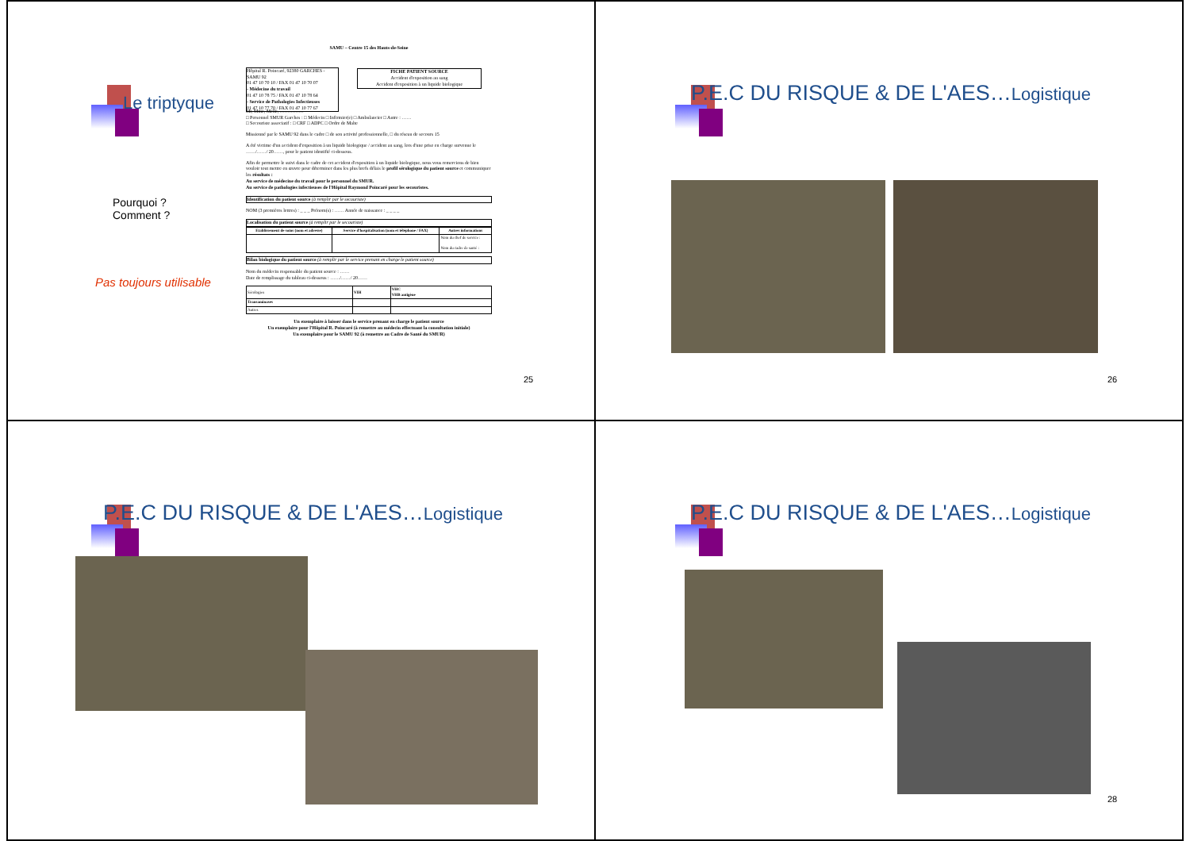Le triptyque
Pourquoi ?
Comment ?
Pas toujours utilisable
SAMU – Centre 15 des Hauts-de-Seine
Hôpital R. Poincaré, 92380 GARCHES - SAMU 92
01 47 10 70 10 / FAX 01 47 10 70 07
- Médecine du travail
01 47 10 78 75 / FAX 01 47 10 78 64
- Service de Pathologies Infectieuses
01 47 10 77 70 / FAX 01 47 10 77 67
FICHE PATIENT SOURCE
Accident d'exposition au sang
Accident d'exposition à un liquide biologique
Mr, Mme, Melle, ……………
□ Personnel SMUR Garches : □ Médecin □ Infirmier(e) □ Ambulancier □ Autre : ……
□ Secouriste associatif : □ CRF □ ADPC □ Ordre de Malte
Missionné par le SAMU 92 dans le cadre □ de son activité professionnelle, □ du réseau de secours 15
A été victime d'un accident d'exposition à un liquide biologique / accident au sang, lors d'une prise en charge survenue le ……/……/ 20……, pour le patient identifié ci-dessous.
Afin de permettre le suivi dans le cadre de cet accident d'exposition à un liquide biologique, nous vous remercions de bien vouloir tout mettre en œuvre pour déterminer dans les plus brefs délais le profil sérologique du patient source et communiquer les résultats :
Au service de médecine du travail pour le personnel du SMUR.
Au service de pathologies infectieuses de l'Hôpital Raymond Poincaré pour les secouristes.
Identification du patient source (à remplir par le secouriste)
NOM (3 premières lettres) : _ _ _ Prénom(s) : …… Année de naissance : _ _ _ _
Localisation du patient source (à remplir par le secouriste)
| Etablissement de soins (nom et adresse) | Service d'hospitalisation (nom et téléphone / FAX) | Autres informations |
| --- | --- | --- |
| | | Nom du chef de service : Nom du cadre de santé : |
Bilan biologique du patient source (à remplir par le service prenant en charge le patient source)
Nom du médecin responsable du patient source : ……
Date de remplissage du tableau ci-dessous : ……/……/ 20……
| Sérologies | VIH | VHC VHB antigène |
| Transaminases | | |
| Autres | | |
Un exemplaire à laisser dans le service prenant en charge le patient source
Un exemplaire pour l'Hôpital R. Poincaré (à remettre au médecin effectuant la consultation initiale)
Un exemplaire pour le SAMU 92 (à remettre au Cadre de Santé du SMUR)
25
P.E.C DU RISQUE & DE L'AES…Logistique
26
P.E.C DU RISQUE & DE L'AES…Logistique
P.E.C DU RISQUE & DE L'AES…Logistique
28